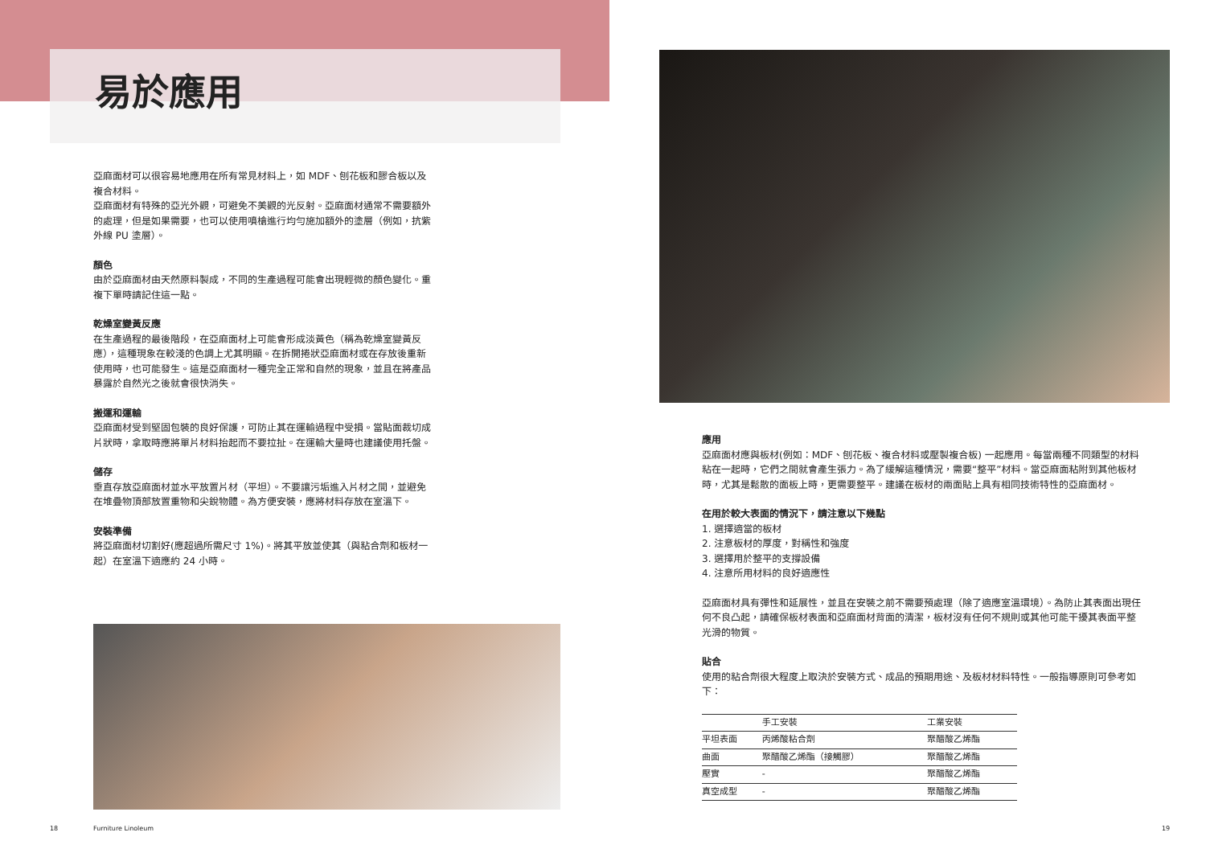易於應用
亞麻面材可以很容易地應用在所有常見材料上，如 MDF、刨花板和膠合板以及複合材料。
亞麻面材有特殊的亞光外觀，可避免不美觀的光反射。亞麻面材通常不需要額外的處理，但是如果需要，也可以使用噴槍進行均勻施加額外的塗層（例如，抗紫外線 PU 塗層）。
顏色
由於亞麻面材由天然原料製成，不同的生產過程可能會出現輕微的顏色變化。重複下單時請記住這一點。
乾燥室變黃反應
在生產過程的最後階段，在亞麻面材上可能會形成淡黃色（稱為乾燥室變黃反應），這種現象在較淺的色調上尤其明顯。在拆開捲狀亞麻面材或在存放後重新使用時，也可能發生。這是亞麻面材一種完全正常和自然的現象，並且在將產品暴露於自然光之後就會很快消失。
搬運和運輸
亞麻面材受到堅固包裝的良好保護，可防止其在運輸過程中受損。當貼面裁切成片狀時，拿取時應將單片材料抬起而不要拉扯。在運輸大量時也建議使用托盤。
儲存
垂直存放亞麻面材並水平放置片材（平坦）。不要讓污垢進入片材之間，並避免在堆疊物頂部放置重物和尖銳物體。為方便安裝，應將材料存放在室溫下。
安裝準備
將亞麻面材切割好(應超過所需尺寸 1%)。將其平放並使其（與粘合劑和板材一起）在室溫下適應約 24 小時。
應用
亞麻面材應與板材(例如：MDF、刨花板、複合材料或壓製複合板) 一起應用。每當兩種不同類型的材料粘在一起時，它們之間就會產生張力。為了緩解這種情況，需要“整平”材料。當亞麻面粘附到其他板材時，尤其是鬆散的面板上時，更需要整平。建議在板材的兩面貼上具有相同技術特性的亞麻面材。
在用於較大表面的情況下，請注意以下幾點
1. 選擇適當的板材
2. 注意板材的厚度，對稱性和強度
3. 選擇用於整平的支撐設備
4. 注意所用材料的良好適應性
亞麻面材具有彈性和延展性，並且在安裝之前不需要預處理（除了適應室溫環境）。為防止其表面出現任何不良凸起，請確保板材表面和亞麻面材背面的清潔，板材沒有任何不規則或其他可能干擾其表面平整光滑的物質。
貼合
使用的粘合劑很大程度上取決於安裝方式、成品的預期用途、及板材材料特性。一般指導原則可參考如下：
| | 手工安裝 | 工業安裝 |
| --- | --- | --- |
| 平坦表面 | 丙烯酸粘合劑 | 聚醋酸乙烯酯 |
| 曲面 | 聚醋酸乙烯酯（接觸膠） | 聚醋酸乙烯酯 |
| 壓實 | - | 聚醋酸乙烯酯 |
| 真空成型 | - | 聚醋酸乙烯酯 |
18 Furniture Linoleum 19